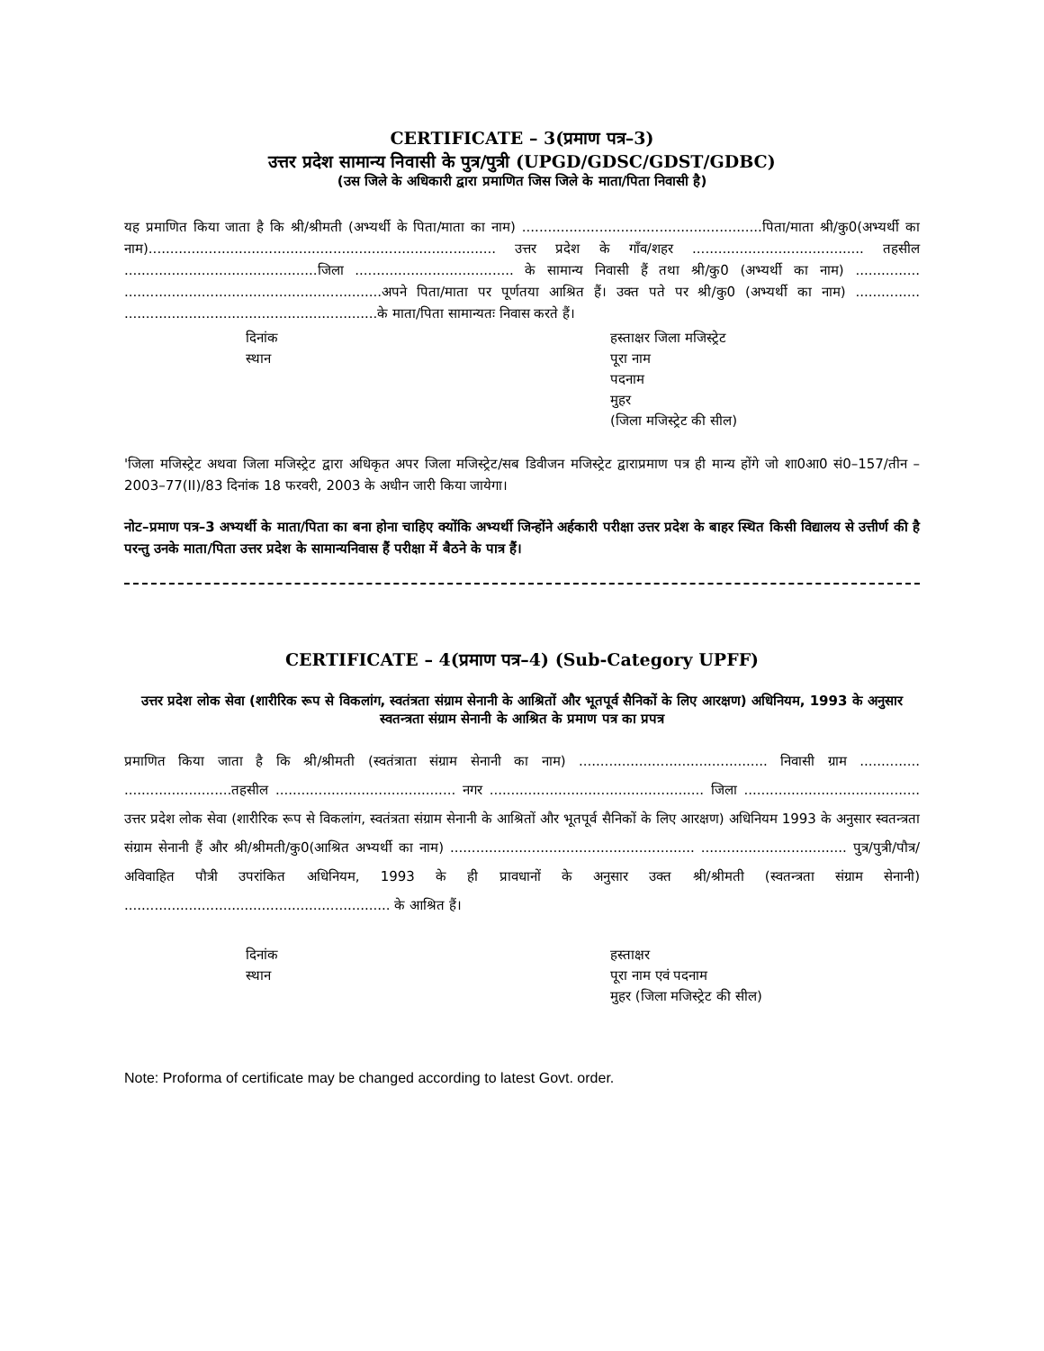CERTIFICATE – 3(प्रमाण पत्र–3)
उत्तर प्रदेश सामान्य निवासी के पुत्र/पुत्री (UPGD/GDSC/GDST/GDBC)
(उस जिले के अधिकारी द्वारा प्रमाणित जिस जिले के माता/पिता निवासी है)
यह प्रमाणित किया जाता है कि श्री/श्रीमती (अभ्यर्थी के पिता/माता का नाम) ........................................................पिता/माता श्री/कु0(अभ्यर्थी का नाम)................................................................................. उत्तर प्रदेश के गाँव/शहर ........................................ तहसील .............................................जिला ..................................... के सामान्य निवासी हैं तथा श्री/कु0 (अभ्यर्थी का नाम) ............... ............................................................अपने पिता/माता पर पूर्णतया आश्रित हैं। उक्त पते पर श्री/कु0 (अभ्यर्थी का नाम) ............... ...........................................................के माता/पिता सामान्यतः निवास करते हैं।
दिनांक
स्थान
हस्ताक्षर जिला मजिस्ट्रेट
पूरा नाम
पदनाम
मुहर
(जिला मजिस्ट्रेट की सील)
'जिला मजिस्ट्रेट अथवा जिला मजिस्ट्रेट द्वारा अधिकृत अपर जिला मजिस्ट्रेट/सब डिवीजन मजिस्ट्रेट द्वाराप्रमाण पत्र ही मान्य होंगे जो शा0आ0 सं0–157/तीन –2003–77(II)/83 दिनांक 18 फरवरी, 2003 के अधीन जारी किया जायेगा।
नोट–प्रमाण पत्र–3 अभ्यर्थी के माता/पिता का बना होना चाहिए क्योंकि अभ्यर्थी जिन्होंने अर्हकारी परीक्षा उत्तर प्रदेश के बाहर स्थित किसी विद्यालय से उत्तीर्ण की है परन्तु उनके माता/पिता उत्तर प्रदेश के सामान्यनिवास हैं परीक्षा में बैठने के पात्र हैं।
CERTIFICATE – 4(प्रमाण पत्र–4) (Sub-Category UPFF)
उत्तर प्रदेश लोक सेवा (शारीरिक रूप से विकलांग, स्वतंत्रता संग्राम सेनानी के आश्रितों और भूतपूर्व सैनिकों के लिए आरक्षण) अधिनियम, 1993 के अनुसार स्वतन्त्रता संग्राम सेनानी के आश्रित के प्रमाण पत्र का प्रपत्र
प्रमाणित किया जाता है कि श्री/श्रीमती (स्वतंत्राता संग्राम सेनानी का नाम) ............................................ निवासी ग्राम .............. .........................तहसील .......................................... नगर .................................................. जिला ......................................... उत्तर प्रदेश लोक सेवा (शारीरिक रूप से विकलांग, स्वतंत्रता संग्राम सेनानी के आश्रितों और भूतपूर्व सैनिकों के लिए आरक्षण) अधिनियम 1993 के अनुसार स्वतन्त्रता संग्राम सेनानी हैं और श्री/श्रीमती/कु0(आश्रित अभ्यर्थी का नाम) ......................................................... .................................. पुत्र/पुत्री/पौत्र/अविवाहित पौत्री उपरांकित अधिनियम, 1993 के ही प्रावधानों के अनुसार उक्त श्री/श्रीमती (स्वतन्त्रता संग्राम सेनानी) .............................................................. के आश्रित हैं।
दिनांक
स्थान
हस्ताक्षर
पूरा नाम एवं पदनाम
मुहर (जिला मजिस्ट्रेट की सील)
Note: Proforma of certificate may be changed according to latest Govt. order.